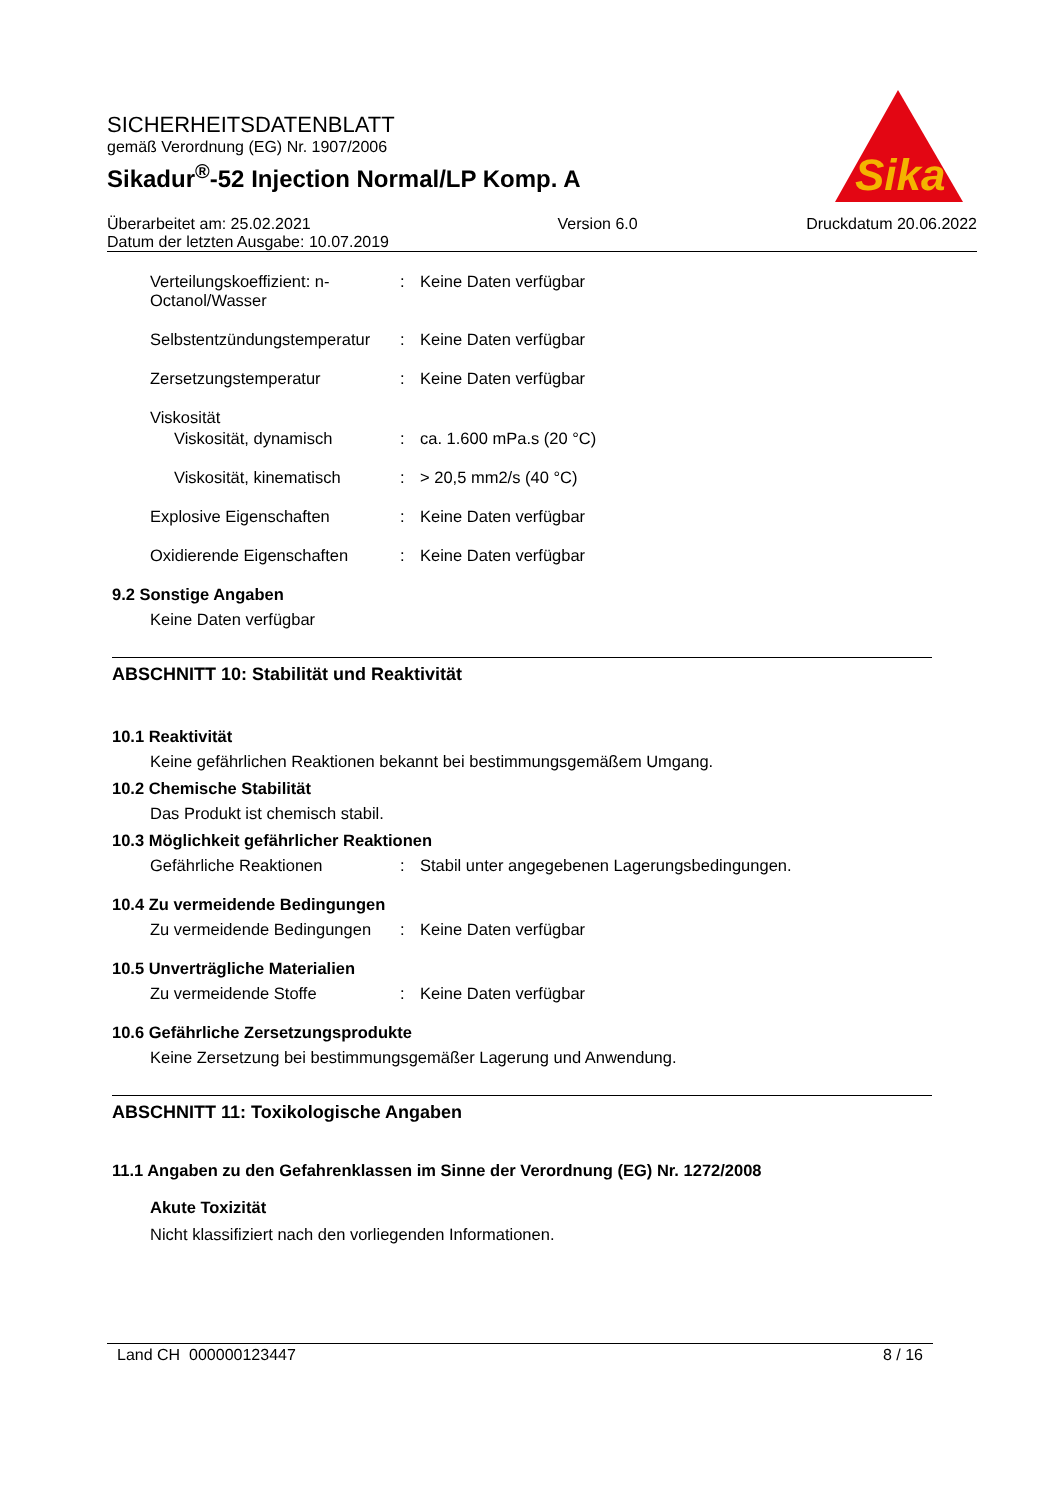SICHERHEITSDATENBLATT
gemäß Verordnung (EG) Nr. 1907/2006
Sikadur<sup>®</sup>-52 Injection Normal/LP Komp. A
Überarbeitet am: 25.02.2021
Datum der letzten Ausgabe: 10.07.2019
Version 6.0 Druckdatum 20.06.2022
Sika
Verteilungskoeffizient: n-Octanol/Wasser
: Keine Daten verfügbar
Selbstentzündungstemperatur
: Keine Daten verfügbar
Zersetzungstemperatur : Keine Daten verfügbar
Viskosität
Viskosität, dynamisch : ca. 1.600 mPa.s (20 °C)
Viskosität, kinematisch
: > 20,5 mm2/s (40 °C)
Explosive Eigenschaften : Keine Daten verfügbar
Oxidierende Eigenschaften : Keine Daten verfügbar
9.2 Sonstige Angaben
Keine Daten verfügbar
ABSCHNITT 10: Stabilität und Reaktivität
10.1 Reaktivität
Keine gefährlichen Reaktionen bekannt bei bestimmungsgemäßem Umgang.
10.2 Chemische Stabilität
Das Produkt ist chemisch stabil.
10.3 Möglichkeit gefährlicher Reaktionen
Gefährliche Reaktionen : Stabil unter angegebenen Lagerungsbedingungen.
10.4 Zu vermeidende Bedingungen
Zu vermeidende Bedingungen
: Keine Daten verfügbar
10.5 Unverträgliche Materialien
Zu vermeidende Stoffe : Keine Daten verfügbar
10.6 Gefährliche Zersetzungsprodukte
Keine Zersetzung bei bestimmungsgemäßer Lagerung und Anwendung.
ABSCHNITT 11: Toxikologische Angaben
11.1 Angaben zu den Gefahrenklassen im Sinne der Verordnung (EG) Nr. 1272/2008
Akute Toxizität
Nicht klassifiziert nach den vorliegenden Informationen.
Land CH 000000123447 8 / 16